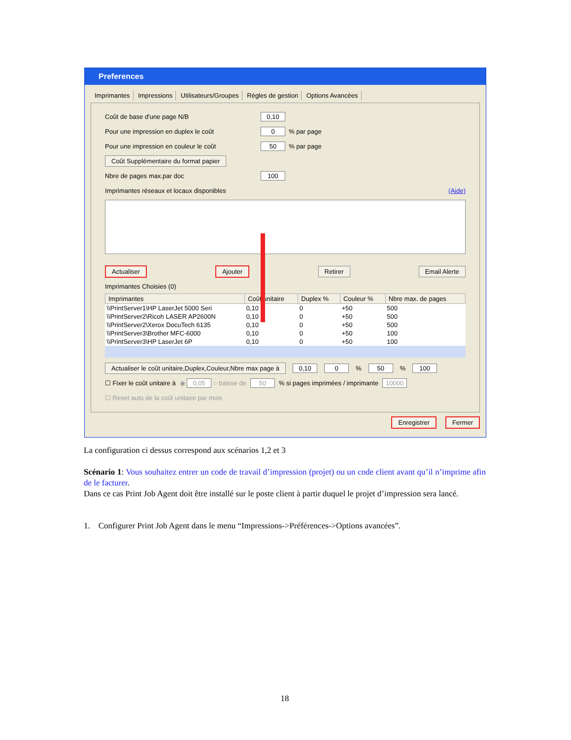Preferences
Imprimantes Impressions Utilisateurs/Groupes Règles de gestion Options Avancées
Coût de base d'une page N/B 0,10
Pour une impression en duplex le coût 0 % par page
Pour une impression en couleur le coût 50 % par page
Coût Supplémentaire du format papier
Nbre de pages max.par doc 100
Imprimantes réseaux et locaux disponibles (Aide)
Actualiser Ajouter Retirer Email Alerte
Imprimantes Choisies (0)
| Imprimantes | Coût unitaire | Duplex % | Couleur % | Nbre max. de pages |
| --- | --- | --- | --- | --- |
| \\PrintServer1\HP LaserJet 5000 Seri | 0,10 | 0 | +50 | 500 |
| \\PrintServer2\Ricoh LASER AP2600N | 0,10 | 0 | +50 | 500 |
| \\PrintServer2\Xerox DocuTech 6135 | 0,10 | 0 | +50 | 500 |
| \\PrintServer3\Brother MFC-6000 | 0,10 | 0 | +50 | 100 |
| \\PrintServer3\HP LaserJet 6P | 0,10 | 0 | +50 | 100 |
Actualiser le coût unitaire,Duplex,Couleur,Nbre max page à 0,10 0 % 50 % 100
☐ Fixer le coût unitaire à ◉ 0,05 ○ baisse de 50 % si pages imprimées / imprimante 10000
☐ Reset auto de la coût unitaire par mois
Enregistrer Fermer
La configuration ci dessus correspond aux scénarios 1,2 et 3
Scénario 1: Vous souhaitez entrer un code de travail d’impression (projet) ou un code client avant qu’il n’imprime afin de le facturer.
Dans ce cas Print Job Agent doit être installé sur le poste client à partir duquel le projet d’impression sera lancé.
1. Configurer Print Job Agent dans le menu “Impressions->Préférences->Options avancées”.
18